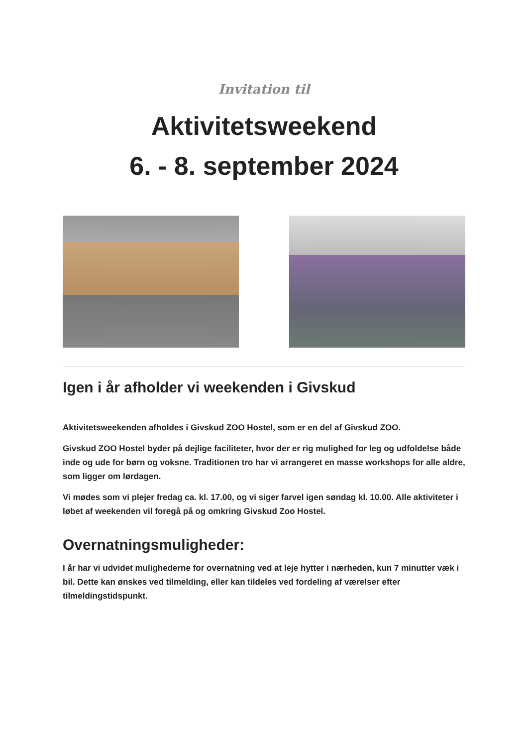Invitation til
Aktivitetsweekend
6. - 8. september 2024
Igen i år afholder vi weekenden i Givskud
Aktivitetsweekenden afholdes i Givskud ZOO Hostel, som er en del af Givskud ZOO.
Givskud ZOO Hostel byder på dejlige faciliteter, hvor der er rig mulighed for leg og udfoldelse både inde og ude for børn og voksne. Traditionen tro har vi arrangeret en masse workshops for alle aldre, som ligger om lørdagen.
Vi mødes som vi plejer fredag ca. kl. 17.00, og vi siger farvel igen søndag kl. 10.00. Alle aktiviteter i løbet af weekenden vil foregå på og omkring Givskud Zoo Hostel.
Overnatningsmuligheder:
I år har vi udvidet mulighederne for overnatning ved at leje hytter i nærheden, kun 7 minutter væk i bil. Dette kan ønskes ved tilmelding, eller kan tildeles ved fordeling af værelser efter tilmeldingstidspunkt.